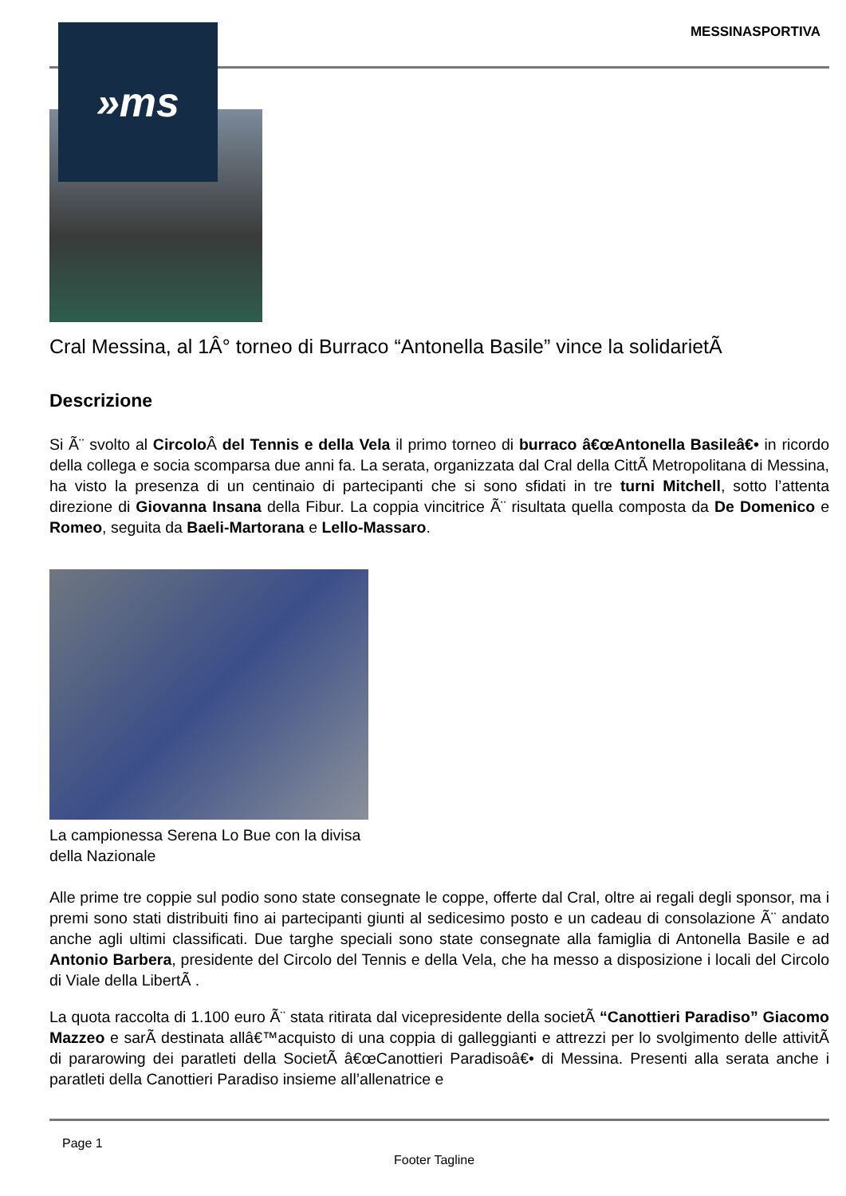MESSINASPORTIVA
Cral Messina, al 1Â° torneo di Burraco “Antonella Basile” vince la solidarietÃ
Descrizione
Si Ã¨ svolto al Circolo Â del Tennis e della Vela il primo torneo di burraco â€œAntonella Basileâ€• in ricordo della collega e socia scomparsa due anni fa. La serata, organizzata dal Cral della CittÃ Metropolitana di Messina, ha visto la presenza di un centinaio di partecipanti che si sono sfidati in tre turni Mitchell, sotto l’attenta direzione di Giovanna Insana della Fibur. La coppia vincitrice Ã¨ risultata quella composta da De Domenico e Romeo, seguita da Baeli-Martorana e Lello-Massaro.
La campionessa Serena Lo Bue con la divisa della Nazionale
Alle prime tre coppie sul podio sono state consegnate le coppe, offerte dal Cral, oltre ai regali degli sponsor, ma i premi sono stati distribuiti fino ai partecipanti giunti al sedicesimo posto e un cadeau di consolazione Ã¨ andato anche agli ultimi classificati. Due targhe speciali sono state consegnate alla famiglia di Antonella Basile e ad Antonio Barbera, presidente del Circolo del Tennis e della Vela, che ha messo a disposizione i locali del Circolo di Viale della LibertÃ .
La quota raccolta di 1.100 euro Ã¨ stata ritirata dal vicepresidente della societÃ “Canottieri Paradiso” Giacomo Mazzeo e sarÃ destinata allâ€™acquisto di una coppia di galleggianti e attrezzi per lo svolgimento delle attivitÃ di pararowing dei paratleti della SocietÃ â€œCanottieri Paradisoâ€• di Messina. Presenti alla serata anche i paratleti della Canottieri Paradiso insieme all’allenatrice e
»ms
Page 1
Footer Tagline